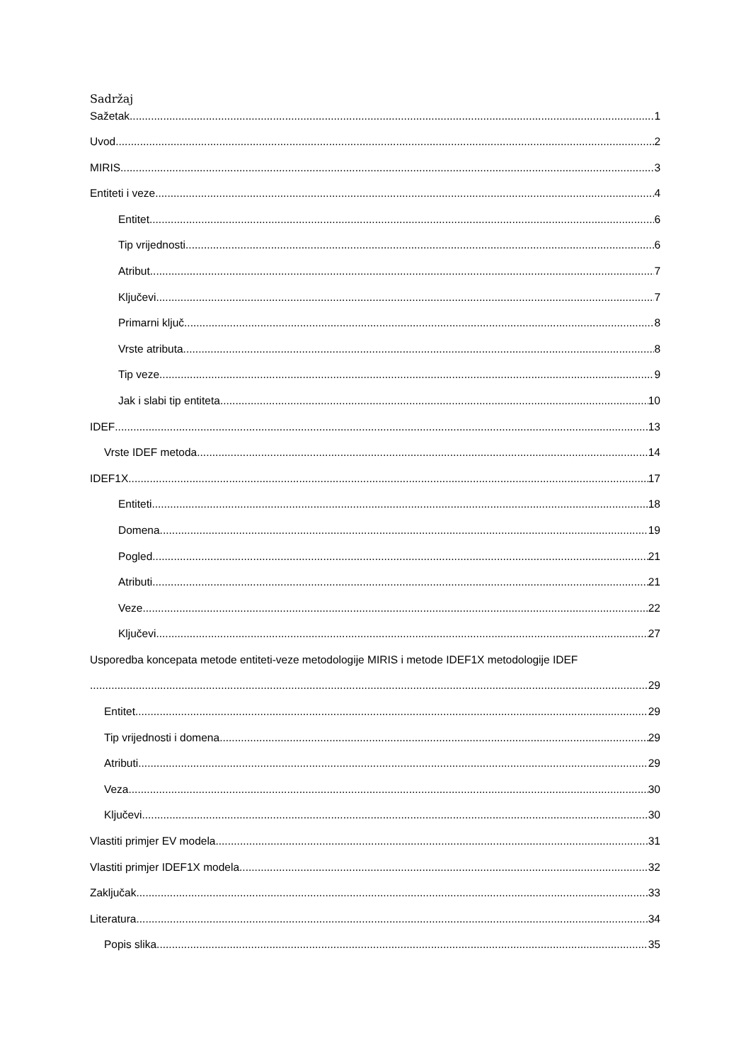Sadržaj
Sažetak 1
Uvod 2
MIRIS 3
Entiteti i veze 4
Entitet 6
Tip vrijednosti 6
Atribut 7
Ključevi 7
Primarni ključ 8
Vrste atributa 8
Tip veze 9
Jak i slabi tip entiteta 10
IDEF 13
Vrste IDEF metoda 14
IDEF1X 17
Entiteti 18
Domena 19
Pogled 21
Atributi 21
Veze 22
Ključevi 27
Usporedba koncepata metode entiteti-veze metodologije MIRIS i metode IDEF1X metodologije IDEF
29
Entitet 29
Tip vrijednosti i domena 29
Atributi 29
Veza 30
Ključevi 30
Vlastiti primjer EV modela 31
Vlastiti primjer IDEF1X modela 32
Zaključak 33
Literatura 34
Popis slika 35